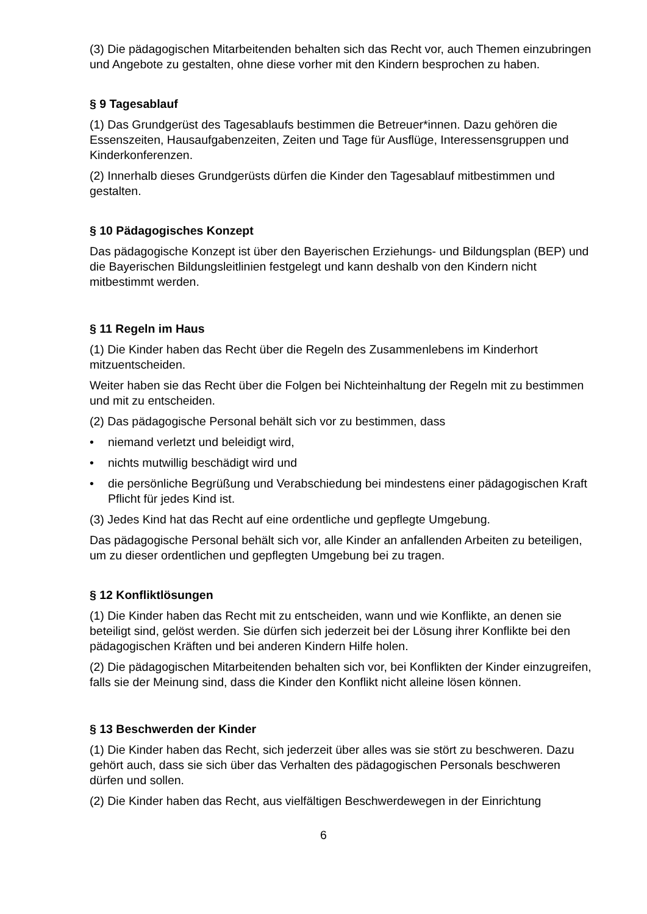(3) Die pädagogischen Mitarbeitenden behalten sich das Recht vor, auch Themen einzubringen und Angebote zu gestalten, ohne diese vorher mit den Kindern besprochen zu haben.
§ 9 Tagesablauf
(1) Das Grundgerüst des Tagesablaufs bestimmen die Betreuer*innen. Dazu gehören die Essenszeiten, Hausaufgabenzeiten, Zeiten und Tage für Ausflüge, Interessensgruppen und Kinderkonferenzen.
(2) Innerhalb dieses Grundgerüsts dürfen die Kinder den Tagesablauf mitbestimmen und gestalten.
§ 10 Pädagogisches Konzept
Das pädagogische Konzept ist über den Bayerischen Erziehungs- und Bildungsplan (BEP) und die Bayerischen Bildungsleitlinien festgelegt und kann deshalb von den Kindern nicht mitbestimmt werden.
§ 11 Regeln im Haus
(1) Die Kinder haben das Recht über die Regeln des Zusammenlebens im Kinderhort mitzuentscheiden.
Weiter haben sie das Recht über die Folgen bei Nichteinhaltung der Regeln mit zu bestimmen und mit zu entscheiden.
(2) Das pädagogische Personal behält sich vor zu bestimmen, dass
• niemand verletzt und beleidigt wird,
• nichts mutwillig beschädigt wird und
• die persönliche Begrüßung und Verabschiedung bei mindestens einer pädagogischen Kraft Pflicht für jedes Kind ist.
(3) Jedes Kind hat das Recht auf eine ordentliche und gepflegte Umgebung.
Das pädagogische Personal behält sich vor, alle Kinder an anfallenden Arbeiten zu beteiligen, um zu dieser ordentlichen und gepflegten Umgebung bei zu tragen.
§ 12 Konfliktlösungen
(1) Die Kinder haben das Recht mit zu entscheiden, wann und wie Konflikte, an denen sie beteiligt sind, gelöst werden. Sie dürfen sich jederzeit bei der Lösung ihrer Konflikte bei den pädagogischen Kräften und bei anderen Kindern Hilfe holen.
(2) Die pädagogischen Mitarbeitenden behalten sich vor, bei Konflikten der Kinder einzugreifen, falls sie der Meinung sind, dass die Kinder den Konflikt nicht alleine lösen können.
§ 13 Beschwerden der Kinder
(1) Die Kinder haben das Recht, sich jederzeit über alles was sie stört zu beschweren. Dazu gehört auch, dass sie sich über das Verhalten des pädagogischen Personals beschweren dürfen und sollen.
(2) Die Kinder haben das Recht, aus vielfältigen Beschwerdewegen in der Einrichtung
6